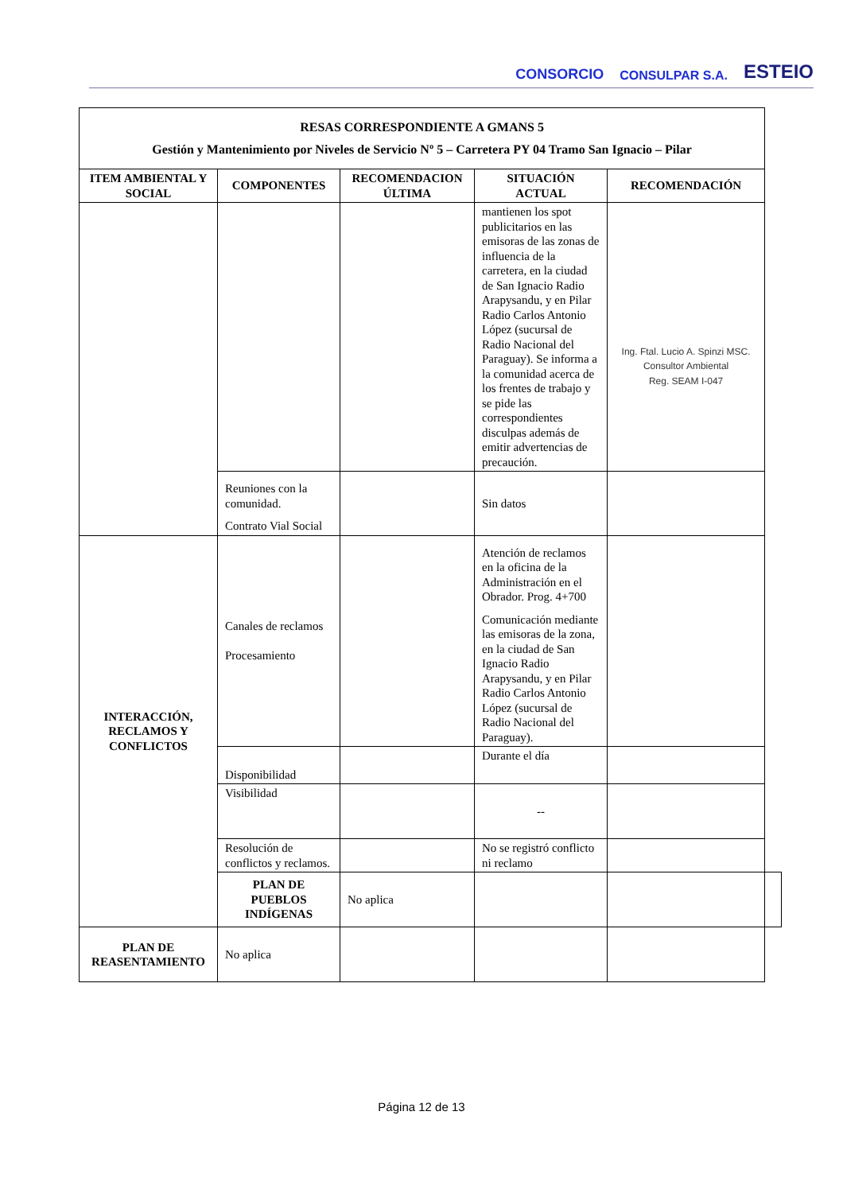CONSORCIO CONSULPAR S.A. ESTEIO
| RESAS CORRESPONDIENTE A GMANS 5 Gestión y Mantenimiento por Niveles de Servicio Nº 5 – Carretera PY 04 Tramo San Ignacio – Pilar | | | | | |
| --- | --- | --- | --- | --- | --- |
| ITEM AMBIENTAL Y SOCIAL | COMPONENTES | RECOMENDACION ÚLTIMA | SITUACIÓN ACTUAL | RECOMENDACIÓN | |
| | | | mantienen los spot publicitarios en las emisoras de las zonas de influencia de la carretera, en la ciudad de San Ignacio Radio Arapysandu, y en Pilar Radio Carlos Antonio López (sucursal de Radio Nacional del Paraguay). Se informa a la comunidad acerca de los frentes de trabajo y se pide las correspondientes disculpas además de emitir advertencias de precaución. | Ing. Ftal. Lucio A. Spinzi MSC. Consultor Ambiental Reg. SEAM I-047 | |
| | Reuniones con la comunidad. Contrato Vial Social | | Sin datos | | |
| INTERACCIÓN, RECLAMOS Y CONFLICTOS | Canales de reclamos Procesamiento | | Atención de reclamos en la oficina de la Administración en el Obrador. Prog. 4+700 Comunicación mediante las emisoras de la zona, en la ciudad de San Ignacio Radio Arapysandu, y en Pilar Radio Carlos Antonio López (sucursal de Radio Nacional del Paraguay). | | |
| | Disponibilidad | | Durante el día | | |
| | Visibilidad | | -- | | |
| | Resolución de conflictos y reclamos. | | No se registró conflicto ni reclamo | | |
| | PLAN DE PUEBLOS INDÍGENAS | No aplica | | | |
| PLAN DE REASENTAMIENTO | No aplica | | | | |
Página 12 de 13